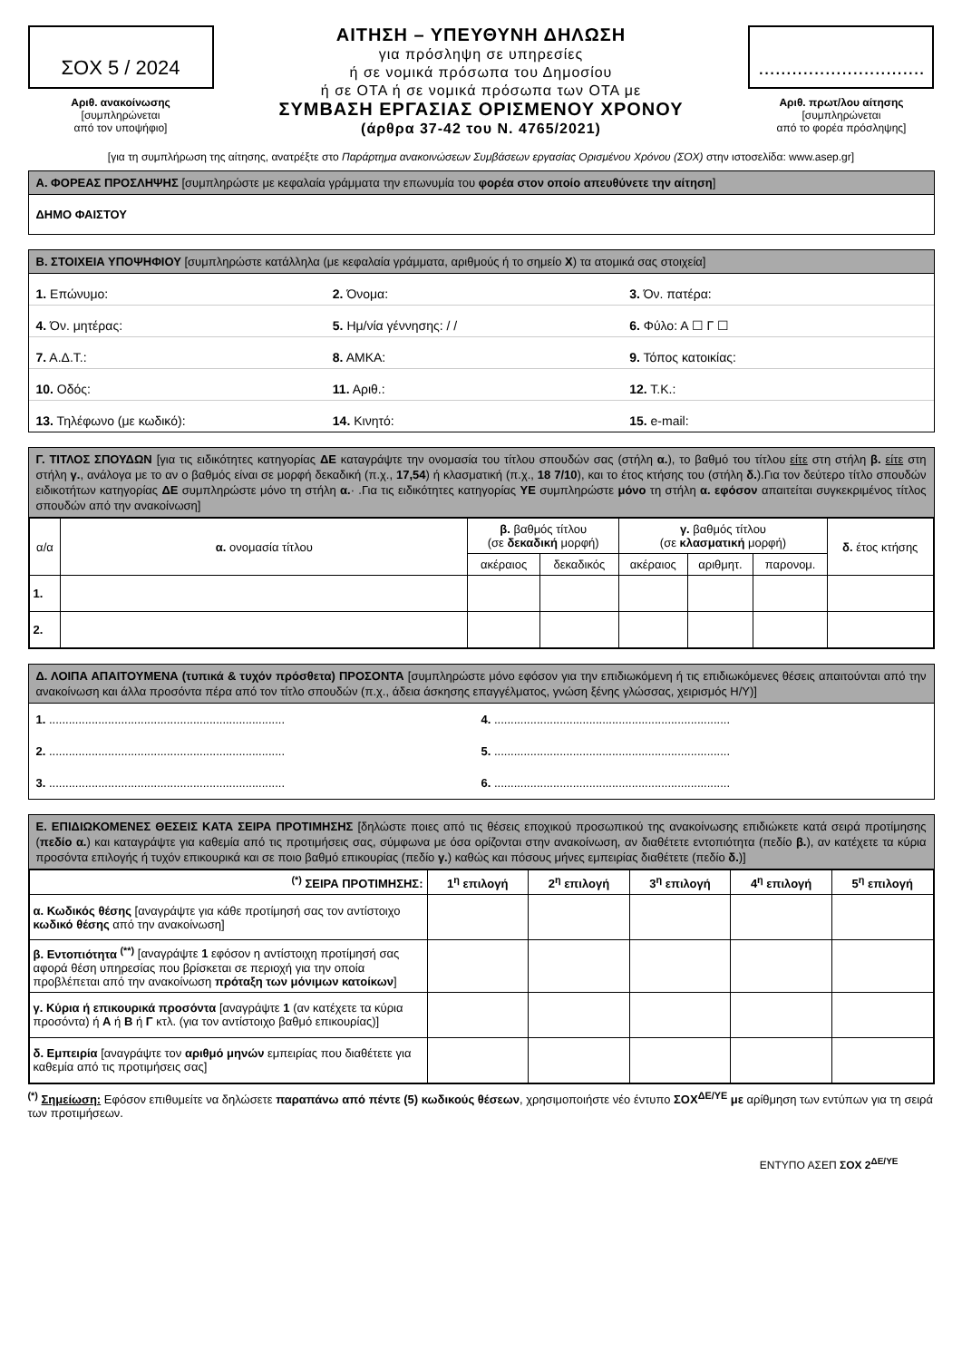ΣΟΧ 5 / 2024
Αριθ. ανακοίνωσης
[συμπληρώνεται
από τον υποψήφιο]
ΑΙΤΗΣΗ – ΥΠΕΥΘΥΝΗ ΔΗΛΩΣΗ
για πρόσληψη σε υπηρεσίες
ή σε νομικά πρόσωπα του Δημοσίου
ή σε ΟΤΑ ή σε νομικά πρόσωπα των ΟΤΑ με
ΣΥΜΒΑΣΗ ΕΡΓΑΣΙΑΣ ΟΡΙΣΜΕΝΟΥ ΧΡΟΝΟΥ
(άρθρα 37-42 του Ν. 4765/2021)
..............................
Αριθ. πρωτ/λου αίτησης
[συμπληρώνεται
από το φορέα πρόσληψης]
[για τη συμπλήρωση της αίτησης, ανατρέξτε στο Παράρτημα ανακοινώσεων Συμβάσεων εργασίας Ορισμένου Χρόνου (ΣΟΧ) στην ιστοσελίδα: www.asep.gr]
Α. ΦΟΡΕΑΣ ΠΡΟΣΛΗΨΗΣ [συμπληρώστε με κεφαλαία γράμματα την επωνυμία του φορέα στον οποίο απευθύνετε την αίτηση]
ΔΗΜΟ ΦΑΙΣΤΟΥ
Β. ΣΤΟΙΧΕΙΑ ΥΠΟΨΗΦΙΟΥ [συμπληρώστε κατάλληλα (με κεφαλαία γράμματα, αριθμούς ή το σημείο Χ) τα ατομικά σας στοιχεία]
1. Επώνυμο: 2. Όνομα: 3. Όν. πατέρα:
4. Όν. μητέρας: 5. Ημ/νία γέννησης: / / 6. Φύλο: Α ☐ Γ ☐
7. Α.Δ.Τ.: 8. ΑΜΚΑ: 9. Τόπος κατοικίας:
10. Οδός: 11. Αριθ.: 12. Τ.Κ.:
13. Τηλέφωνο (με κωδικό): 14. Κινητό: 15. e-mail:
Γ. ΤΙΤΛΟΣ ΣΠΟΥΔΩΝ [για τις ειδικότητες κατηγορίας ΔΕ καταγράψτε την ονομασία του τίτλου σπουδών σας (στήλη α.), το βαθμό του τίτλου είτε στη στήλη β. είτε στη στήλη γ., ανάλογα με το αν ο βαθμός είναι σε μορφή δεκαδική (π.χ., 17,54) ή κλασματική (π.χ., 18 7/10), και το έτος κτήσης του (στήλη δ.).Για τον δεύτερο τίτλο σπουδών ειδικοτήτων κατηγορίας ΔΕ συμπληρώστε μόνο τη στήλη α.· .Για τις ειδικότητες κατηγορίας ΥΕ συμπληρώστε μόνο τη στήλη α. εφόσον απαιτείται συγκεκριμένος τίτλος σπουδών από την ανακοίνωση]
| α/α | α. ονομασία τίτλου | β. βαθμός τίτλου (σε δεκαδική μορφή) | | γ. βαθμός τίτλου (σε κλασματική μορφή) | | | δ. έτος κτήσης |
| --- | --- | --- | --- | --- | --- | --- | --- |
| | | ακέραιος | δεκαδικός | ακέραιος | αριθμητ. | παρονομ. | |
| 1. | | | | | | | |
| 2. | | | | | | | |
Δ. ΛΟΙΠΑ ΑΠΑΙΤΟΥΜΕΝΑ (τυπικά & τυχόν πρόσθετα) ΠΡΟΣΟΝΤΑ [συμπληρώστε μόνο εφόσον για την επιδιωκόμενη ή τις επιδιωκόμενες θέσεις απαιτούνται από την ανακοίνωση και άλλα προσόντα πέρα από τον τίτλο σπουδών (π.χ., άδεια άσκησης επαγγέλματος, γνώση ξένης γλώσσας, χειρισμός Η/Υ)]
1. ........................................................................
4. ........................................................................
2. ........................................................................
5. ........................................................................
3. ........................................................................
6. ........................................................................
Ε. ΕΠΙΔΙΩΚΟΜΕΝΕΣ ΘΕΣΕΙΣ ΚΑΤΑ ΣΕΙΡΑ ΠΡΟΤΙΜΗΣΗΣ [δηλώστε ποιες από τις θέσεις εποχικού προσωπικού της ανακοίνωσης επιδιώκετε κατά σειρά προτίμησης (πεδίο α.) και καταγράψτε για καθεμία από τις προτιμήσεις σας, σύμφωνα με όσα ορίζονται στην ανακοίνωση, αν διαθέτετε εντοπιότητα (πεδίο β.), αν κατέχετε τα κύρια προσόντα επιλογής ή τυχόν επικουρικά και σε ποιο βαθμό επικουρίας (πεδίο γ.) καθώς και πόσους μήνες εμπειρίας διαθέτετε (πεδίο δ.)]
| <sup>(*)</sup> ΣΕΙΡΑ ΠΡΟΤΙΜΗΣΗΣ: | 1<sup>η</sup> επιλογή | 2<sup>η</sup> επιλογή | 3<sup>η</sup> επιλογή | 4<sup>η</sup> επιλογή | 5<sup>η</sup> επιλογή |
| --- | --- | --- | --- | --- | --- |
| α. Κωδικός θέσης [αναγράψτε για κάθε προτίμησή σας τον αντίστοιχο κωδικό θέσης από την ανακοίνωση] | | | | | |
| β. Εντοπιότητα <sup>(**)</sup> [αναγράψτε 1 εφόσον η αντίστοιχη προτίμησή σας αφορά θέση υπηρεσίας που βρίσκεται σε περιοχή για την οποία προβλέπεται από την ανακοίνωση πρόταξη των μόνιμων κατοίκων ] | | | | | |
| γ. Κύρια ή επικουρικά προσόντα [αναγράψτε 1 (αν κατέχετε τα κύρια προσόντα) ή Α ή Β ή Γ κτλ. (για τον αντίστοιχο βαθμό επικουρίας)] | | | | | |
| δ. Εμπειρία [αναγράψτε τον αριθμό μηνών εμπειρίας που διαθέτετε για καθεμία από τις προτιμήσεις σας] | | | | | |
<sup>(*)</sup> Σημείωση: Εφόσον επιθυμείτε να δηλώσετε παραπάνω από πέντε (5) κωδικούς θέσεων, χρησιμοποιήστε νέο έντυπο ΣΟΧ<sup>ΔΕ/ΥΕ</sup> με αρίθμηση των εντύπων για τη σειρά των προτιμήσεων.
ΕΝΤΥΠΟ ΑΣΕΠ ΣΟΧ 2<sup>ΔΕ/ΥΕ</sup>